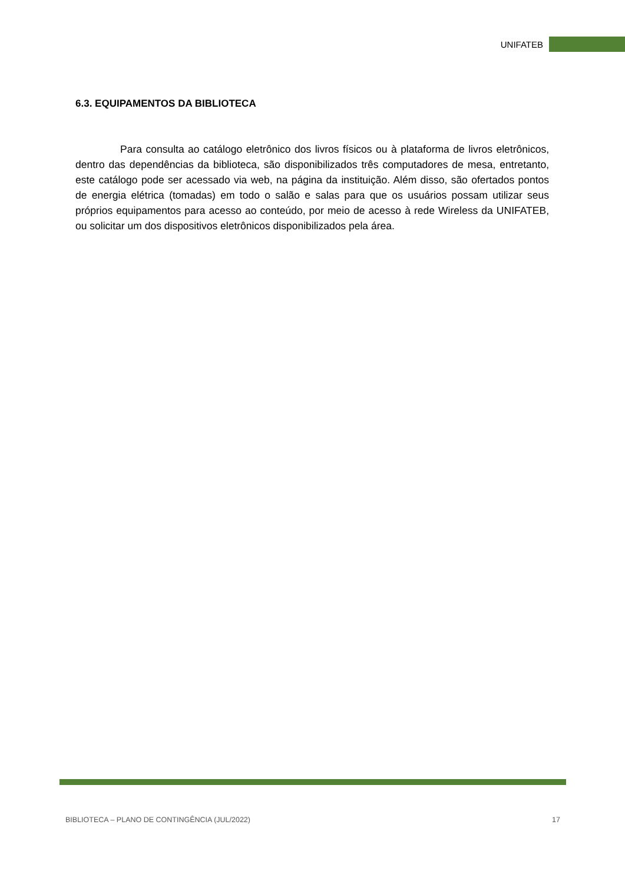UNIFATEB
6.3. EQUIPAMENTOS DA BIBLIOTECA
Para consulta ao catálogo eletrônico dos livros físicos ou à plataforma de livros eletrônicos, dentro das dependências da biblioteca, são disponibilizados três computadores de mesa, entretanto, este catálogo pode ser acessado via web, na página da instituição. Além disso, são ofertados pontos de energia elétrica (tomadas) em todo o salão e salas para que os usuários possam utilizar seus próprios equipamentos para acesso ao conteúdo, por meio de acesso à rede Wireless da UNIFATEB, ou solicitar um dos dispositivos eletrônicos disponibilizados pela área.
BIBLIOTECA – PLANO DE CONTINGÊNCIA (JUL/2022) 17